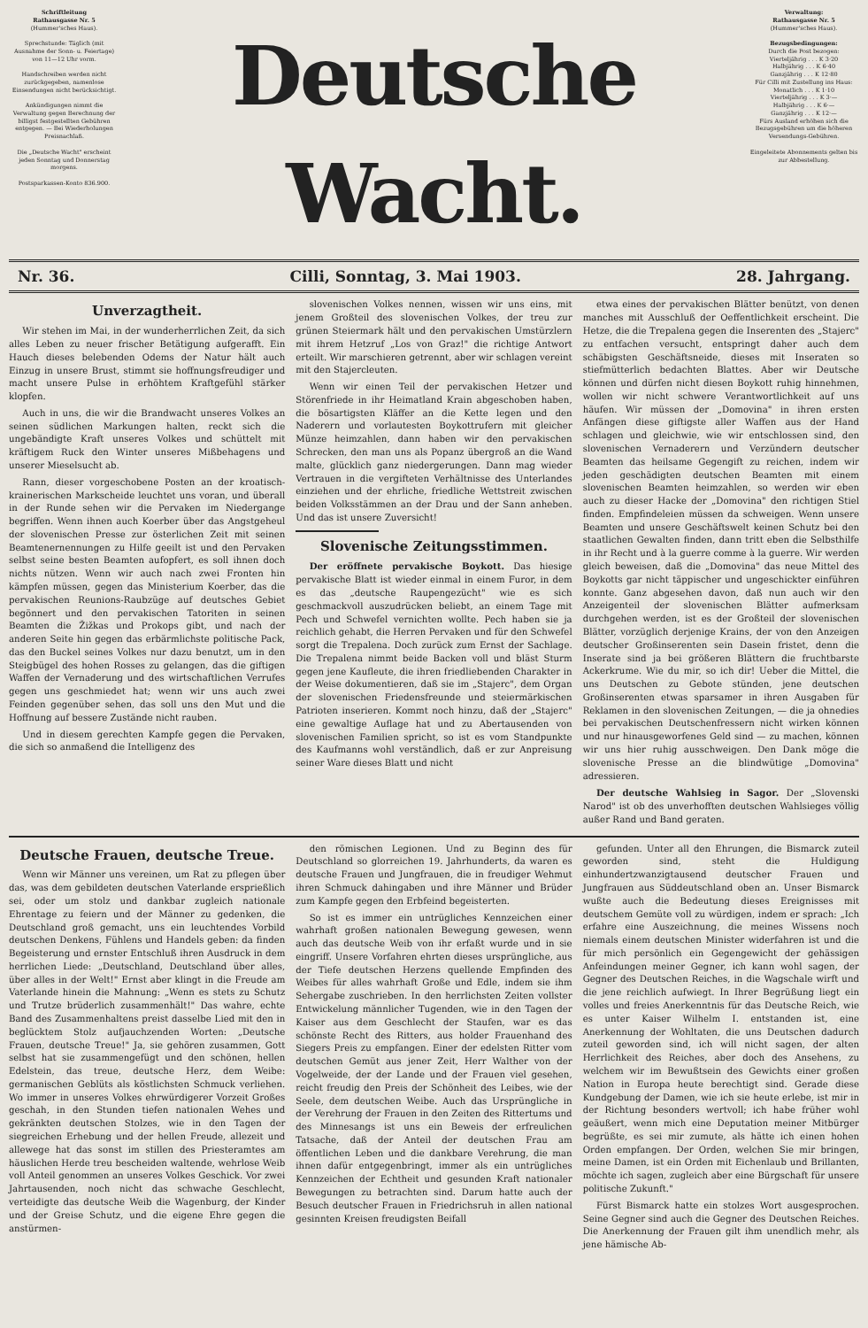Schriftleitung
Rathausgasse Nr. 5
(Hummer'sches Haus).
Sprechstunde: Täglich (mit Ausnahme der Sonn- u. Feiertage) von 11—12 Uhr vorm.
Handschreiben werden nicht zurückgegeben, namenlose Einsendungen nicht berücksichtigt.
Ankündigungen nimmt die Verwaltung gegen Berechnung der billigst festgestellten Gebühren entgegen. — Bei Wiederholungen Preisnachlaß.
Die „Deutsche Wacht" erscheint jeden Sonntag und Donnerstag morgens.
Postsparkassen-Konto 836.900.
Deutsche Wacht.
Verwaltung:
Rathausgasse Nr. 5
(Hummer'sches Haus).
Bezugsbedingungen:
Durch die Post bezogen:
Vierteljährig . . . K 3·20
Halbjährig . . . K 6·40
Ganzjährig . . . K 12·80
Für Cilli mit Zustellung ins Haus:
Monatlich . . . K 1·10
Vierteljährig . . . K 3·—
Halbjährig . . . K 6·—
Ganzjährig . . . K 12·—
Fürs Ausland erhöhen sich die Bezugsgebühren um die höheren Versendungs-Gebühren.
Eingeleitete Abonnements gelten bis zur Abbestellung.
Nr. 36. Cilli, Sonntag, 3. Mai 1903. 28. Jahrgang.
Unverzagtheit.
Wir stehen im Mai, in der wunderherrlichen Zeit, da sich alles Leben zu neuer frischer Betätigung aufgerafft. Ein Hauch dieses belebenden Odems der Natur hält auch Einzug in unsere Brust, stimmt sie hoffnungsfreudiger und macht unsere Pulse in erhöhtem Kraftgefühl stärker klopfen.
Auch in uns, die wir die Brandwacht unseres Volkes an seinen südlichen Markungen halten, reckt sich die ungebändigte Kraft unseres Volkes und schüttelt mit kräftigem Ruck den Winter unseres Mißbehagens und unserer Mieselsucht ab.
Rann, dieser vorgeschobene Posten an der kroatisch-krainerischen Markscheide leuchtet uns voran, und überall in der Runde sehen wir die Pervaken im Niedergange begriffen. Wenn ihnen auch Koerber über das Angstgeheul der slovenischen Presse zur österlichen Zeit mit seinen Beamtenernennungen zu Hilfe geeilt ist und den Pervaken selbst seine besten Beamten aufopfert, es soll ihnen doch nichts nützen. Wenn wir auch nach zwei Fronten hin kämpfen müssen, gegen das Ministerium Koerber, das die pervakischen Reunions-Raubzüge auf deutsches Gebiet begönnert und den pervakischen Tatoriten in seinen Beamten die Žižkas und Prokops gibt, und nach der anderen Seite hin gegen das erbärmlichste politische Pack, das den Buckel seines Volkes nur dazu benutzt, um in den Steigbügel des hohen Rosses zu gelangen, das die giftigen Waffen der Vernaderung und des wirtschaftlichen Verrufes gegen uns geschmiedet hat; wenn wir uns auch zwei Feinden gegenüber sehen, das soll uns den Mut und die Hoffnung auf bessere Zustände nicht rauben.
Und in diesem gerechten Kampfe gegen die Pervaken, die sich so anmaßend die Intelligenz des
slovenischen Volkes nennen, wissen wir uns eins, mit jenem Großteil des slovenischen Volkes, der treu zur grünen Steiermark hält und den pervakischen Umstürzlern mit ihrem Hetzruf „Los von Graz!" die richtige Antwort erteilt. Wir marschieren getrennt, aber wir schlagen vereint mit den Stajercleuten.
Wenn wir einen Teil der pervakischen Hetzer und Störenfriede in ihr Heimatland Krain abgeschoben haben, die bösartigsten Kläffer an die Kette legen und den Naderern und vorlautesten Boykottrufern mit gleicher Münze heimzahlen, dann haben wir den pervakischen Schrecken, den man uns als Popanz übergroß an die Wand malte, glücklich ganz niedergerungen. Dann mag wieder Vertrauen in die vergifteten Verhältnisse des Unterlandes einziehen und der ehrliche, friedliche Wettstreit zwischen beiden Volksstämmen an der Drau und der Sann anheben. Und das ist unsere Zuversicht!
Slovenische Zeitungsstimmen.
Der eröffnete pervakische Boykott. Das hiesige pervakische Blatt ist wieder einmal in einem Furor, in dem es das „deutsche Raupengezücht" wie es sich geschmackvoll auszudrücken beliebt, an einem Tage mit Pech und Schwefel vernichten wollte. Pech haben sie ja reichlich gehabt, die Herren Pervaken und für den Schwefel sorgt die Trepalena. Doch zurück zum Ernst der Sachlage. Die Trepalena nimmt beide Backen voll und bläst Sturm gegen jene Kaufleute, die ihren friedliebenden Charakter in der Weise dokumentieren, daß sie im „Stajerc", dem Organ der slovenischen Friedensfreunde und steiermärkischen Patrioten inserieren. Kommt noch hinzu, daß der „Stajerc" eine gewaltige Auflage hat und zu Abertausenden von slovenischen Familien spricht, so ist es vom Standpunkte des Kaufmanns wohl verständlich, daß er zur Anpreisung seiner Ware dieses Blatt und nicht
etwa eines der pervakischen Blätter benützt, von denen manches mit Ausschluß der Oeffentlichkeit erscheint. Die Hetze, die die Trepalena gegen die Inserenten des „Stajerc" zu entfachen versucht, entspringt daher auch dem schäbigsten Geschäftsneide, dieses mit Inseraten so stiefmütterlich bedachten Blattes. Aber wir Deutsche können und dürfen nicht diesen Boykott ruhig hinnehmen, wollen wir nicht schwere Verantwortlichkeit auf uns häufen. Wir müssen der „Domovina" in ihren ersten Anfängen diese giftigste aller Waffen aus der Hand schlagen und gleichwie, wie wir entschlossen sind, den slovenischen Vernaderern und Verzündern deutscher Beamten das heilsame Gegengift zu reichen, indem wir jeden geschädigten deutschen Beamten mit einem slovenischen Beamten heimzahlen, so werden wir eben auch zu dieser Hacke der „Domovina" den richtigen Stiel finden. Empfindeleien müssen da schweigen. Wenn unsere Beamten und unsere Geschäftswelt keinen Schutz bei den staatlichen Gewalten finden, dann tritt eben die Selbsthilfe in ihr Recht und à la guerre comme à la guerre. Wir werden gleich beweisen, daß die „Domovina" das neue Mittel des Boykotts gar nicht täppischer und ungeschickter einführen konnte. Ganz abgesehen davon, daß nun auch wir den Anzeigenteil der slovenischen Blätter aufmerksam durchgehen werden, ist es der Großteil der slovenischen Blätter, vorzüglich derjenige Krains, der von den Anzeigen deutscher Großinserenten sein Dasein fristet, denn die Inserate sind ja bei größeren Blättern die fruchtbarste Ackerkrume. Wie du mir, so ich dir! Ueber die Mittel, die uns Deutschen zu Gebote stünden, jene deutschen Großinserenten etwas sparsamer in ihren Ausgaben für Reklamen in den slovenischen Zeitungen, — die ja ohnedies bei pervakischen Deutschenfressern nicht wirken können und nur hinausgeworfenes Geld sind — zu machen, können wir uns hier ruhig ausschweigen. Den Dank möge die slovenische Presse an die blindwütige „Domovina" adressieren.
Der deutsche Wahlsieg in Sagor. Der „Slovenski Narod" ist ob des unverhofften deutschen Wahlsieges völlig außer Rand und Band geraten.
Deutsche Frauen, deutsche Treue.
Wenn wir Männer uns vereinen, um Rat zu pflegen über das, was dem gebildeten deutschen Vaterlande ersprießlich sei, oder um stolz und dankbar zugleich nationale Ehrentage zu feiern und der Männer zu gedenken, die Deutschland groß gemacht, uns ein leuchtendes Vorbild deutschen Denkens, Fühlens und Handels geben: da finden Begeisterung und ernster Entschluß ihren Ausdruck in dem herrlichen Liede: „Deutschland, Deutschland über alles, über alles in der Welt!" Ernst aber klingt in die Freude am Vaterlande hinein die Mahnung: „Wenn es stets zu Schutz und Trutze brüderlich zusammenhält!" Das wahre, echte Band des Zusammenhaltens preist dasselbe Lied mit den in beglücktem Stolz aufjauchzenden Worten: „Deutsche Frauen, deutsche Treue!" Ja, sie gehören zusammen, Gott selbst hat sie zusammengefügt und den schönen, hellen Edelstein, das treue, deutsche Herz, dem Weibe: germanischen Geblüts als köstlichsten Schmuck verliehen. Wo immer in unseres Volkes ehrwürdigerer Vorzeit Großes geschah, in den Stunden tiefen nationalen Wehes und gekränkten deutschen Stolzes, wie in den Tagen der siegreichen Erhebung und der hellen Freude, allezeit und allewege hat das sonst im stillen des Priesteramtes am häuslichen Herde treu bescheiden waltende, wehrlose Weib voll Anteil genommen an unseres Volkes Geschick. Vor zwei Jahrtausenden, noch nicht das schwache Geschlecht, verteidigte das deutsche Weib die Wagenburg, der Kinder und der Greise Schutz, und die eigene Ehre gegen die anstürmen-
den römischen Legionen. Und zu Beginn des für Deutschland so glorreichen 19. Jahrhunderts, da waren es deutsche Frauen und Jungfrauen, die in freudiger Wehmut ihren Schmuck dahingaben und ihre Männer und Brüder zum Kampfe gegen den Erbfeind begeisterten.
So ist es immer ein untrügliches Kennzeichen einer wahrhaft großen nationalen Bewegung gewesen, wenn auch das deutsche Weib von ihr erfaßt wurde und in sie eingriff. Unsere Vorfahren ehrten dieses ursprüngliche, aus der Tiefe deutschen Herzens quellende Empfinden des Weibes für alles wahrhaft Große und Edle, indem sie ihm Sehergabe zuschrieben. In den herrlichsten Zeiten vollster Entwickelung männlicher Tugenden, wie in den Tagen der Kaiser aus dem Geschlecht der Staufen, war es das schönste Recht des Ritters, aus holder Frauenhand des Siegers Preis zu empfangen. Einer der edelsten Ritter vom deutschen Gemüt aus jener Zeit, Herr Walther von der Vogelweide, der der Lande und der Frauen viel gesehen, reicht freudig den Preis der Schönheit des Leibes, wie der Seele, dem deutschen Weibe. Auch das Ursprüngliche in der Verehrung der Frauen in den Zeiten des Rittertums und des Minnesangs ist uns ein Beweis der erfreulichen Tatsache, daß der Anteil der deutschen Frau am öffentlichen Leben und die dankbare Verehrung, die man ihnen dafür entgegenbringt, immer als ein untrügliches Kennzeichen der Echtheit und gesunden Kraft nationaler Bewegungen zu betrachten sind. Darum hatte auch der Besuch deutscher Frauen in Friedrichsruh in allen national gesinnten Kreisen freudigsten Beifall
gefunden. Unter all den Ehrungen, die Bismarck zuteil geworden sind, steht die Huldigung einhundertzwanzigtausend deutscher Frauen und Jungfrauen aus Süddeutschland oben an. Unser Bismarck wußte auch die Bedeutung dieses Ereignisses mit deutschem Gemüte voll zu würdigen, indem er sprach: „Ich erfahre eine Auszeichnung, die meines Wissens noch niemals einem deutschen Minister widerfahren ist und die für mich persönlich ein Gegengewicht der gehässigen Anfeindungen meiner Gegner, ich kann wohl sagen, der Gegner des Deutschen Reiches, in die Wagschale wirft und die jene reichlich aufwiegt. In Ihrer Begrüßung liegt ein volles und freies Anerkenntnis für das Deutsche Reich, wie es unter Kaiser Wilhelm I. entstanden ist, eine Anerkennung der Wohltaten, die uns Deutschen dadurch zuteil geworden sind, ich will nicht sagen, der alten Herrlichkeit des Reiches, aber doch des Ansehens, zu welchem wir im Bewußtsein des Gewichts einer großen Nation in Europa heute berechtigt sind. Gerade diese Kundgebung der Damen, wie ich sie heute erlebe, ist mir in der Richtung besonders wertvoll; ich habe früher wohl geäußert, wenn mich eine Deputation meiner Mitbürger begrüßte, es sei mir zumute, als hätte ich einen hohen Orden empfangen. Der Orden, welchen Sie mir bringen, meine Damen, ist ein Orden mit Eichenlaub und Brillanten, möchte ich sagen, zugleich aber eine Bürgschaft für unsere politische Zukunft."
Fürst Bismarck hatte ein stolzes Wort ausgesprochen. Seine Gegner sind auch die Gegner des Deutschen Reiches. Die Anerkennung der Frauen gilt ihm unendlich mehr, als jene hämische Ab-